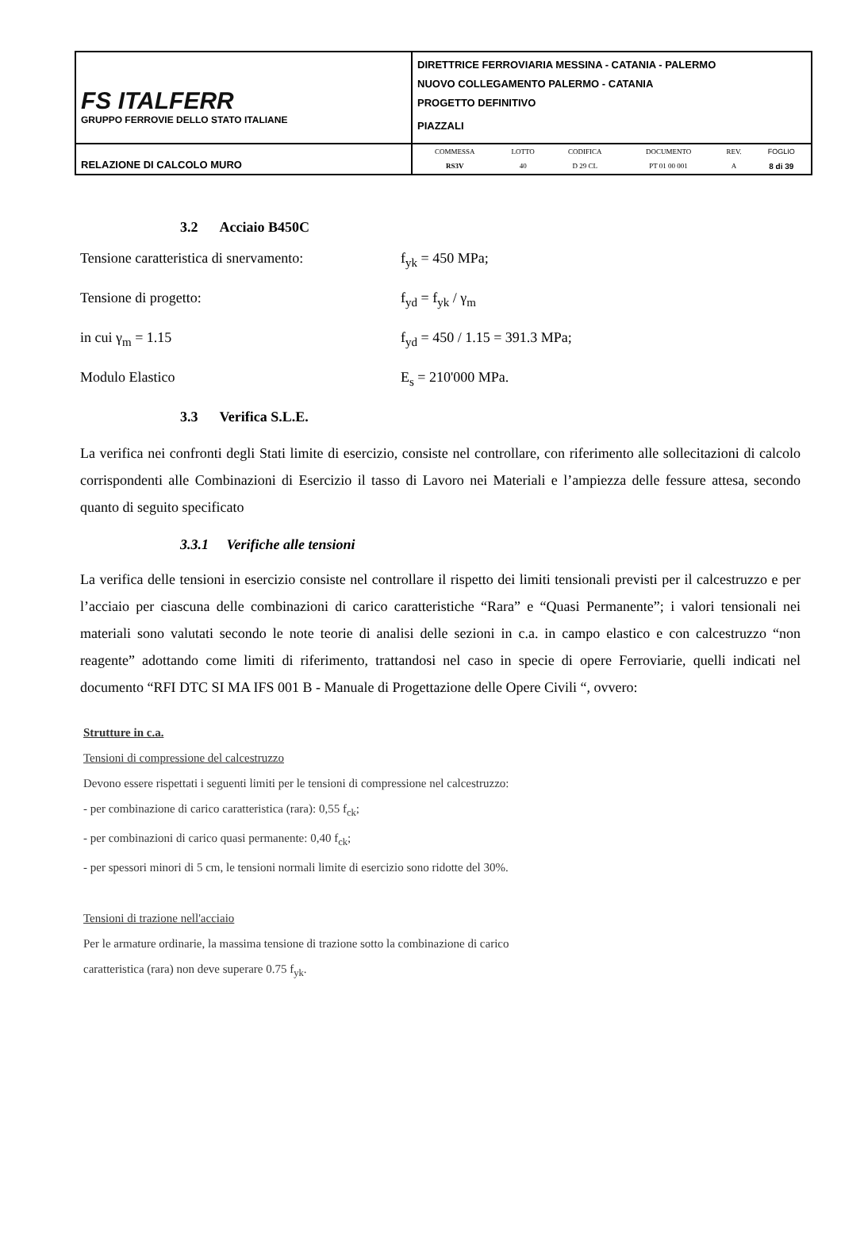| FS ITALFERR GRUPPO FERROVIE DELLO STATO ITALIANE | DIRETTRICE FERROVIARIA MESSINA - CATANIA - PALERMO NUOVO COLLEGAMENTO PALERMO - CATANIA PROGETTO DEFINITIVO PIAZZALI |
| RELAZIONE DI CALCOLO MURO | / COMMESSA / LOTTO / CODIFICA / DOCUMENTO / REV. / FOGLIO / / RS3V / 40 / D 29 CL / PT 01 00 001 / A / 8 di 39 / |
3.2 Acciaio B450C
Tensione caratteristica di snervamento:
f<sub>yk</sub> = 450 MPa;
Tensione di progetto: f<sub>yd</sub> = f<sub>yk</sub> / γ<sub>m</sub>
in cui γ<sub>m</sub> = 1.15 f<sub>yd</sub> = 450 / 1.15 = 391.3 MPa;
Modulo Elastico E<sub>s</sub> = 210'000 MPa.
3.3 Verifica S.L.E.
La verifica nei confronti degli Stati limite di esercizio, consiste nel controllare, con riferimento alle sollecitazioni di calcolo corrispondenti alle Combinazioni di Esercizio il tasso di Lavoro nei Materiali e l’ampiezza delle fessure attesa, secondo quanto di seguito specificato
3.3.1 Verifiche alle tensioni
La verifica delle tensioni in esercizio consiste nel controllare il rispetto dei limiti tensionali previsti per il calcestruzzo e per l’acciaio per ciascuna delle combinazioni di carico caratteristiche “Rara” e “Quasi Permanente”; i valori tensionali nei materiali sono valutati secondo le note teorie di analisi delle sezioni in c.a. in campo elastico e con calcestruzzo “non reagente” adottando come limiti di riferimento, trattandosi nel caso in specie di opere Ferroviarie, quelli indicati nel documento “RFI DTC SI MA IFS 001 B - Manuale di Progettazione delle Opere Civili “, ovvero:
Strutture in c.a.
Tensioni di compressione del calcestruzzo
Devono essere rispettati i seguenti limiti per le tensioni di compressione nel calcestruzzo:
- per combinazione di carico caratteristica (rara): 0,55 f<sub>ck</sub>;
- per combinazioni di carico quasi permanente: 0,40 f<sub>ck</sub>;
- per spessori minori di 5 cm, le tensioni normali limite di esercizio sono ridotte del 30%.
Tensioni di trazione nell'acciaio
Per le armature ordinarie, la massima tensione di trazione sotto la combinazione di carico
caratteristica (rara) non deve superare 0.75 f<sub>yk</sub>.